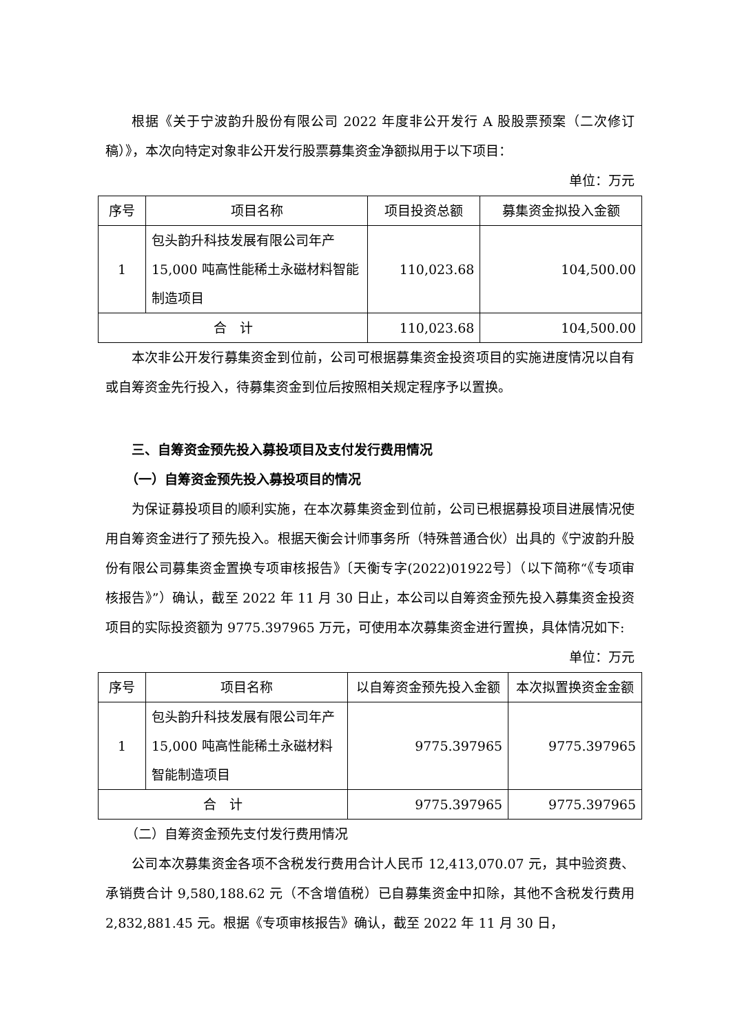根据《关于宁波韵升股份有限公司 2022 年度非公开发行 A 股股票预案（二次修订稿）》，本次向特定对象非公开发行股票募集资金净额拟用于以下项目：
单位：万元
| 序号 | 项目名称 | 项目投资总额 | 募集资金拟投入金额 |
| --- | --- | --- | --- |
| 1 | 包头韵升科技发展有限公司年产15,000 吨高性能稀土永磁材料智能制造项目 | 110,023.68 | 104,500.00 |
| 合 计 | | 110,023.68 | 104,500.00 |
本次非公开发行募集资金到位前，公司可根据募集资金投资项目的实施进度情况以自有或自筹资金先行投入，待募集资金到位后按照相关规定程序予以置换。
三、自筹资金预先投入募投项目及支付发行费用情况
（一）自筹资金预先投入募投项目的情况
为保证募投项目的顺利实施，在本次募集资金到位前，公司已根据募投项目进展情况使用自筹资金进行了预先投入。根据天衡会计师事务所（特殊普通合伙）出具的《宁波韵升股份有限公司募集资金置换专项审核报告》〔天衡专字(2022)01922号〕（以下简称“《专项审核报告》”）确认，截至 2022 年 11 月 30 日止，本公司以自筹资金预先投入募集资金投资项目的实际投资额为 9775.397965 万元，可使用本次募集资金进行置换，具体情况如下:
单位：万元
| 序号 | 项目名称 | 以自筹资金预先投入金额 | 本次拟置换资金金额 |
| --- | --- | --- | --- |
| 1 | 包头韵升科技发展有限公司年产15,000 吨高性能稀土永磁材料智能制造项目 | 9775.397965 | 9775.397965 |
| 合 计 | | 9775.397965 | 9775.397965 |
（二）自筹资金预先支付发行费用情况
公司本次募集资金各项不含税发行费用合计人民币 12,413,070.07 元，其中验资费、承销费合计 9,580,188.62 元（不含增值税）已自募集资金中扣除，其他不含税发行费用 2,832,881.45 元。根据《专项审核报告》确认，截至 2022 年 11 月 30 日，